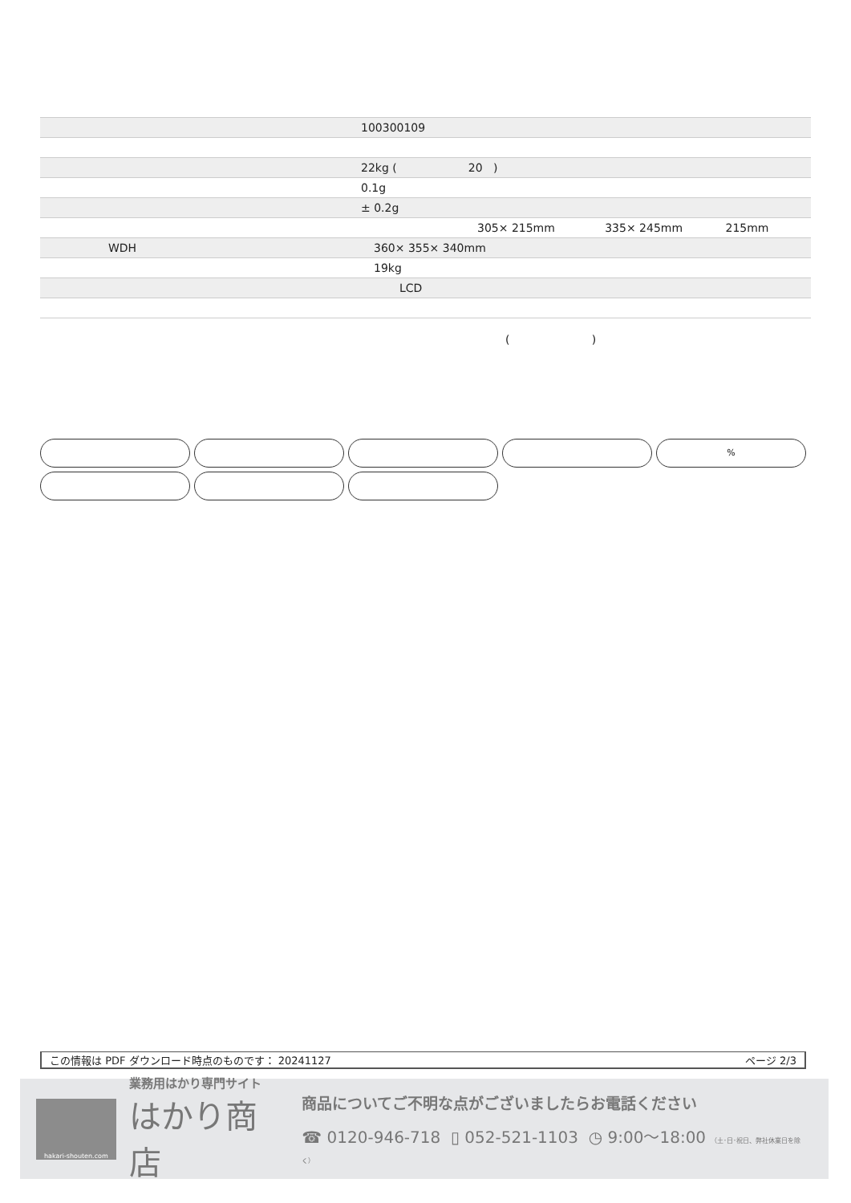| | 100300109 |
| | 22kg ( 20 ) |
| | 0.1g |
| | ± 0.2g |
| | 305× 215mm 335× 245mm 215mm |
| WDH | 360× 355× 340mm |
| | 19kg |
| | LCD |
( )
%
この情報は PDF ダウンロード時点のものです： 20241127 ページ 2/3
hakari-shouten.com
業務用はかり専門サイト
はかり商店
商品についてご不明な点がございましたらお電話ください
☎ 0120-946-718 ▯ 052-521-1103 ◷ 9:00〜18:00 （土･日･祝日、弊社休業日を除く）